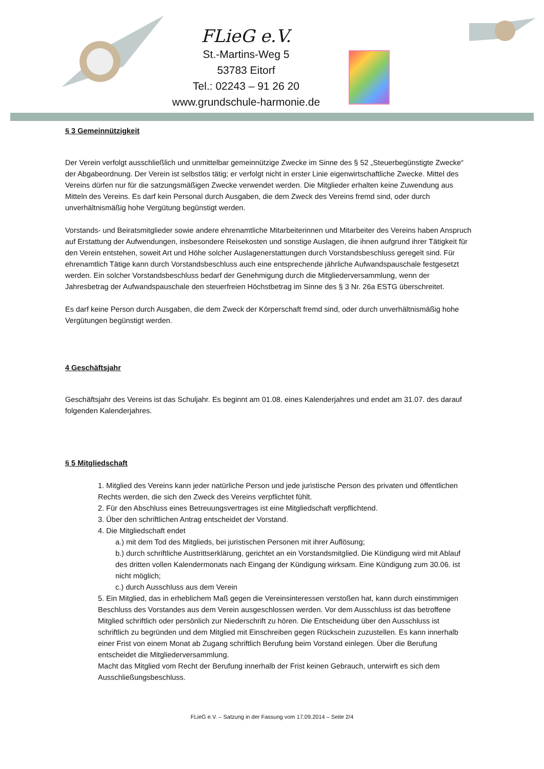FLieG e.V.
St.-Martins-Weg 5
53783 Eitorf
Tel.: 02243 – 91 26 20
www.grundschule-harmonie.de
§ 3 Gemeinnützigkeit
Der Verein verfolgt ausschließlich und unmittelbar gemeinnützige Zwecke im Sinne des § 52 „Steuerbegünstigte Zwecke“ der Abgabeordnung. Der Verein ist selbstlos tätig; er verfolgt nicht in erster Linie eigenwirtschaftliche Zwecke. Mittel des Vereins dürfen nur für die satzungsmäßigen Zwecke verwendet werden. Die Mitglieder erhalten keine Zuwendung aus Mitteln des Vereins. Es darf kein Personal durch Ausgaben, die dem Zweck des Vereins fremd sind, oder durch unverhältnismäßig hohe Vergütung begünstigt werden.
Vorstands- und Beiratsmitglieder sowie andere ehrenamtliche Mitarbeiterinnen und Mitarbeiter des Vereins haben Anspruch auf Erstattung der Aufwendungen, insbesondere Reisekosten und sonstige Auslagen, die ihnen aufgrund ihrer Tätigkeit für den Verein entstehen, soweit Art und Höhe solcher Auslagenerstattungen durch Vorstandsbeschluss geregelt sind. Für ehrenamtlich Tätige kann durch Vorstandsbeschluss auch eine entsprechende jährliche Aufwandspauschale festgesetzt werden. Ein solcher Vorstandsbeschluss bedarf der Genehmigung durch die Mitgliederversammlung, wenn der Jahresbetrag der Aufwandspauschale den steuerfreien Höchstbetrag im Sinne des § 3 Nr. 26a ESTG überschreitet.
Es darf keine Person durch Ausgaben, die dem Zweck der Körperschaft fremd sind, oder durch unverhältnismäßig hohe Vergütungen begünstigt werden.
4 Geschäftsjahr
Geschäftsjahr des Vereins ist das Schuljahr. Es beginnt am 01.08. eines Kalenderjahres und endet am 31.07. des darauf folgenden Kalenderjahres.
§ 5 Mitgliedschaft
1. Mitglied des Vereins kann jeder natürliche Person und jede juristische Person des privaten und öffentlichen Rechts werden, die sich den Zweck des Vereins verpflichtet fühlt.
2. Für den Abschluss eines Betreuungsvertrages ist eine Mitgliedschaft verpflichtend.
3. Über den schriftlichen Antrag entscheidet der Vorstand.
4. Die Mitgliedschaft endet
a.) mit dem Tod des Mitglieds, bei juristischen Personen mit ihrer Auflösung;
b.) durch schriftliche Austrittserklärung, gerichtet an ein Vorstandsmitglied. Die Kündigung wird mit Ablauf des dritten vollen Kalendermonats nach Eingang der Kündigung wirksam. Eine Kündigung zum 30.06. ist nicht möglich;
c.) durch Ausschluss aus dem Verein
5. Ein Mitglied, das in erheblichem Maß gegen die Vereinsinteressen verstoßen hat, kann durch einstimmigen Beschluss des Vorstandes aus dem Verein ausgeschlossen werden. Vor dem Ausschluss ist das betroffene Mitglied schriftlich oder persönlich zur Niederschrift zu hören. Die Entscheidung über den Ausschluss ist schriftlich zu begründen und dem Mitglied mit Einschreiben gegen Rückschein zuzustellen. Es kann innerhalb einer Frist von einem Monat ab Zugang schriftlich Berufung beim Vorstand einlegen. Über die Berufung entscheidet die Mitgliederversammlung.
Macht das Mitglied vom Recht der Berufung innerhalb der Frist keinen Gebrauch, unterwirft es sich dem Ausschließungsbeschluss.
FLieG e.V. – Satzung in der Fassung vom 17.09.2014 – Seite 2/4